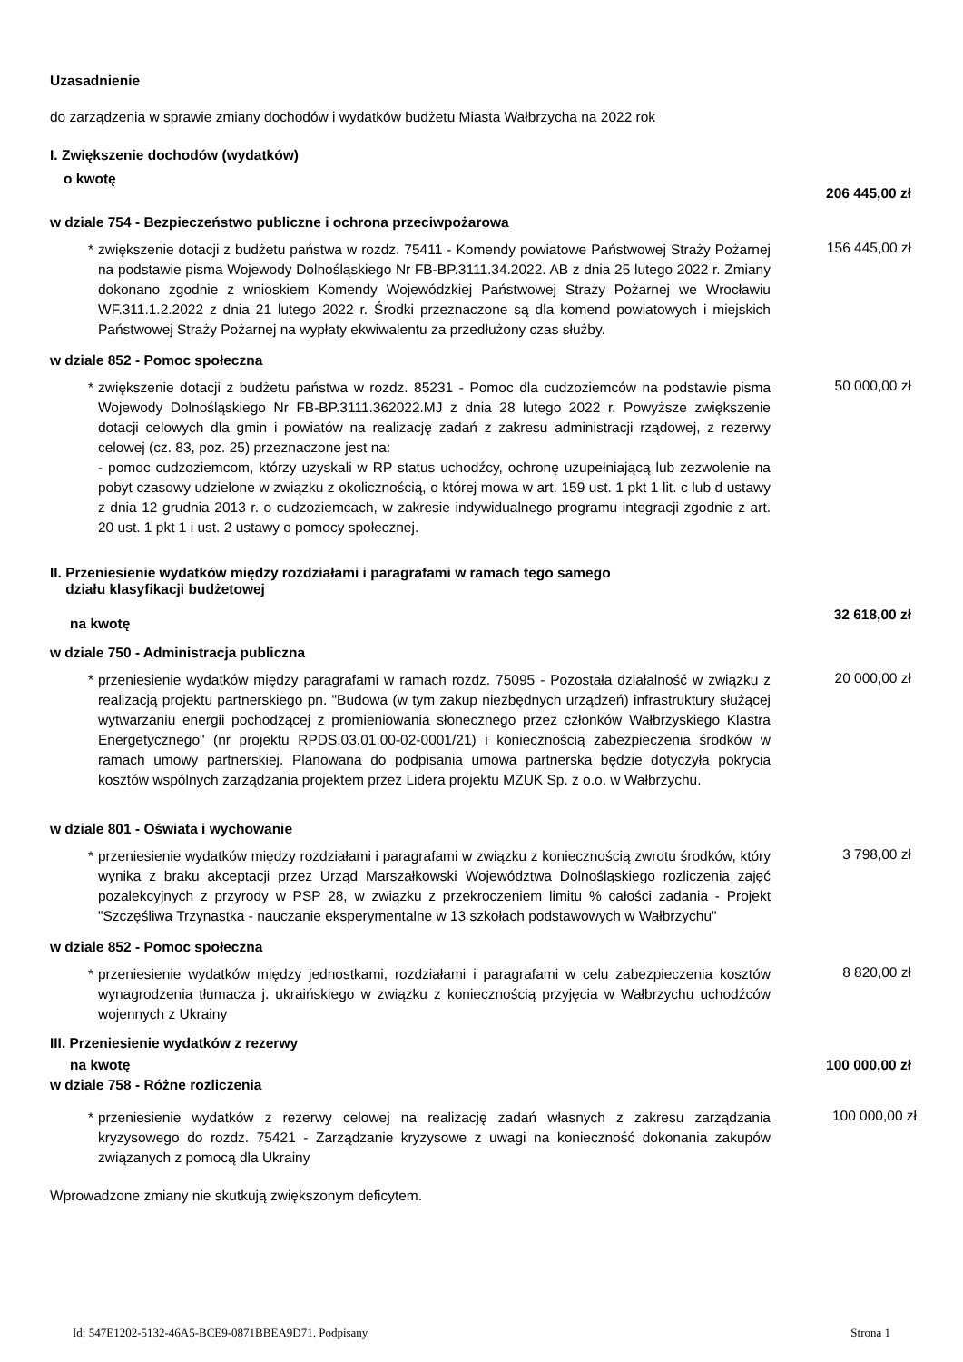Uzasadnienie
do zarządzenia w sprawie zmiany dochodów i wydatków budżetu Miasta Wałbrzycha na 2022 rok
I. Zwiększenie dochodów (wydatków)
o kwotę 206 445,00 zł
w dziale 754 - Bezpieczeństwo publiczne i ochrona przeciwpożarowa
* zwiększenie dotacji z budżetu państwa w rozdz. 75411 - Komendy powiatowe Państwowej Straży Pożarnej na podstawie pisma Wojewody Dolnośląskiego Nr FB-BP.3111.34.2022. AB z dnia 25 lutego 2022 r. Zmiany dokonano zgodnie z wnioskiem Komendy Wojewódzkiej Państwowej Straży Pożarnej we Wrocławiu WF.311.1.2.2022 z dnia 21 lutego 2022 r. Środki przeznaczone są dla komend powiatowych i miejskich Państwowej Straży Pożarnej na wypłaty ekwiwalentu za przedłużony czas służby.
156 445,00 zł
w dziale 852 - Pomoc społeczna
* zwiększenie dotacji z budżetu państwa w rozdz. 85231 - Pomoc dla cudzoziemców na podstawie pisma Wojewody Dolnośląskiego Nr FB-BP.3111.362022.MJ z dnia 28 lutego 2022 r. Powyższe zwiększenie dotacji celowych dla gmin i powiatów na realizację zadań z zakresu administracji rządowej, z rezerwy celowej (cz. 83, poz. 25) przeznaczone jest na:
- pomoc cudzoziemcom, którzy uzyskali w RP status uchodźcy, ochronę uzupełniającą lub zezwolenie na pobyt czasowy udzielone w związku z okolicznością, o której mowa w art. 159 ust. 1 pkt 1 lit. c lub d ustawy z dnia 12 grudnia 2013 r. o cudzoziemcach, w zakresie indywidualnego programu integracji zgodnie z art. 20 ust. 1 pkt 1 i ust. 2 ustawy o pomocy społecznej.
50 000,00 zł
II. Przeniesienie wydatków między rozdziałami i paragrafami w ramach tego samego
działu klasyfikacji budżetowej
na kwotę 32 618,00 zł
w dziale 750 - Administracja publiczna
* przeniesienie wydatków między paragrafami w ramach rozdz. 75095 - Pozostała działalność w związku z realizacją projektu partnerskiego pn. "Budowa (w tym zakup niezbędnych urządzeń) infrastruktury służącej wytwarzaniu energii pochodzącej z promieniowania słonecznego przez członków Wałbrzyskiego Klastra Energetycznego" (nr projektu RPDS.03.01.00-02-0001/21) i koniecznością zabezpieczenia środków w ramach umowy partnerskiej. Planowana do podpisania umowa partnerska będzie dotyczyła pokrycia kosztów wspólnych zarządzania projektem przez Lidera projektu MZUK Sp. z o.o. w Wałbrzychu.
20 000,00 zł
w dziale 801 - Oświata i wychowanie
* przeniesienie wydatków między rozdziałami i paragrafami w związku z koniecznością zwrotu środków, który wynika z braku akceptacji przez Urząd Marszałkowski Województwa Dolnośląskiego rozliczenia zajęć pozalekcyjnych z przyrody w PSP 28, w związku z przekroczeniem limitu % całości zadania - Projekt "Szczęśliwa Trzynastka - nauczanie eksperymentalne w 13 szkołach podstawowych w Wałbrzychu"
3 798,00 zł
w dziale 852 - Pomoc społeczna
* przeniesienie wydatków między jednostkami, rozdziałami i paragrafami w celu zabezpieczenia kosztów wynagrodzenia tłumacza j. ukraińskiego w związku z koniecznością przyjęcia w Wałbrzychu uchodźców wojennych z Ukrainy
8 820,00 zł
III. Przeniesienie wydatków z rezerwy
na kwotę 100 000,00 zł
w dziale 758 - Różne rozliczenia
* przeniesienie wydatków z rezerwy celowej na realizację zadań własnych z zakresu zarządzania kryzysowego do rozdz. 75421 - Zarządzanie kryzysowe z uwagi na konieczność dokonania zakupów związanych z pomocą dla Ukrainy
100 000,00 zł
Wprowadzone zmiany nie skutkują zwiększonym deficytem.
Id: 547E1202-5132-46A5-BCE9-0871BBEA9D71. Podpisany Strona 1